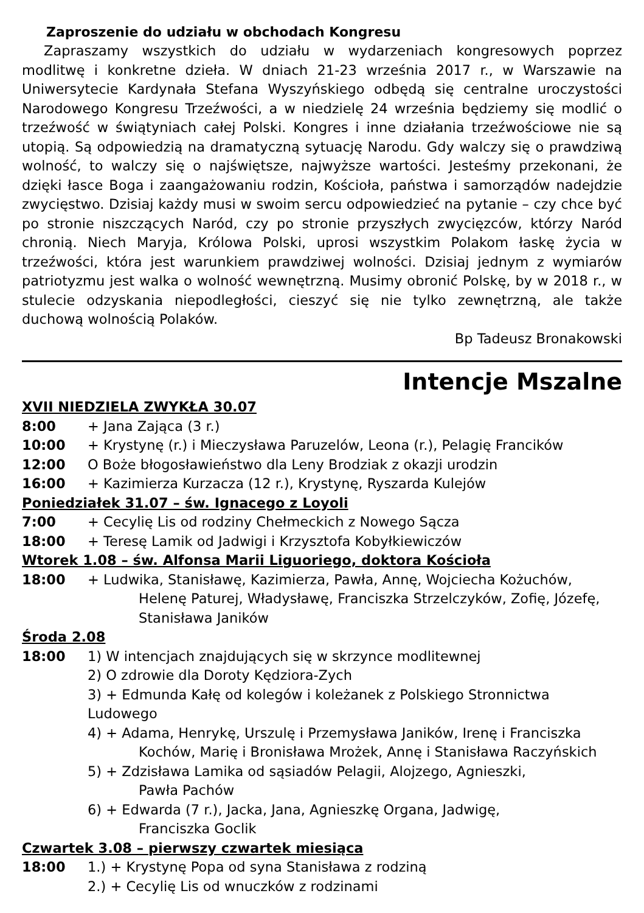Zaproszenie do udziału w obchodach Kongresu
Zapraszamy wszystkich do udziału w wydarzeniach kongresowych poprzez modlitwę i konkretne dzieła. W dniach 21-23 września 2017 r., w Warszawie na Uniwersytecie Kardynała Stefana Wyszyńskiego odbędą się centralne uroczystości Narodowego Kongresu Trzeźwości, a w niedzielę 24 września będziemy się modlić o trzeźwość w świątyniach całej Polski. Kongres i inne działania trzeźwościowe nie są utopią. Są odpowiedzią na dramatyczną sytuację Narodu. Gdy walczy się o prawdziwą wolność, to walczy się o najświętsze, najwyższe wartości. Jesteśmy przekonani, że dzięki łasce Boga i zaangażowaniu rodzin, Kościoła, państwa i samorządów nadejdzie zwycięstwo. Dzisiaj każdy musi w swoim sercu odpowiedzieć na pytanie – czy chce być po stronie niszczących Naród, czy po stronie przyszłych zwycięzców, którzy Naród chronią. Niech Maryja, Królowa Polski, uprosi wszystkim Polakom łaskę życia w trzeźwości, która jest warunkiem prawdziwej wolności. Dzisiaj jednym z wymiarów patriotyzmu jest walka o wolność wewnętrzną. Musimy obronić Polskę, by w 2018 r., w stulecie odzyskania niepodległości, cieszyć się nie tylko zewnętrzną, ale także duchową wolnością Polaków.
Bp Tadeusz Bronakowski
Intencje Mszalne
XVII NIEDZIELA ZWYKŁA 30.07
8:00 + Jana Zająca (3 r.)
10:00 + Krystynę (r.) i Mieczysława Paruzelów, Leona (r.), Pelagię Francików
12:00 O Boże błogosławieństwo dla Leny Brodziak z okazji urodzin
16:00 + Kazimierza Kurzacza (12 r.), Krystynę, Ryszarda Kulejów
Poniedziałek 31.07 – św. Ignacego z Loyoli
7:00 + Cecylię Lis od rodziny Chełmeckich z Nowego Sącza
18:00 + Teresę Lamik od Jadwigi i Krzysztofa Kobyłkiewiczów
Wtorek 1.08 – św. Alfonsa Marii Liguoriego, doktora Kościoła
18:00 + Ludwika, Stanisławę, Kazimierza, Pawła, Annę, Wojciecha Kożuchów,
Helenę Paturej, Władysławę, Franciszka Strzelczyków, Zofię, Józefę,
Stanisława Janików
Środa 2.08
18:00 1) W intencjach znajdujących się w skrzynce modlitewnej
2) O zdrowie dla Doroty Kędziora-Zych
3) + Edmunda Kałę od kolegów i koleżanek z Polskiego Stronnictwa Ludowego
4) + Adama, Henrykę, Urszulę i Przemysława Janików, Irenę i Franciszka
Kochów, Marię i Bronisława Mrożek, Annę i Stanisława Raczyńskich
5) + Zdzisława Lamika od sąsiadów Pelagii, Alojzego, Agnieszki,
Pawła Pachów
6) + Edwarda (7 r.), Jacka, Jana, Agnieszkę Organa, Jadwigę,
Franciszka Goclik
Czwartek 3.08 – pierwszy czwartek miesiąca
18:00 1.) + Krystynę Popa od syna Stanisława z rodziną
2.) + Cecylię Lis od wnuczków z rodzinami